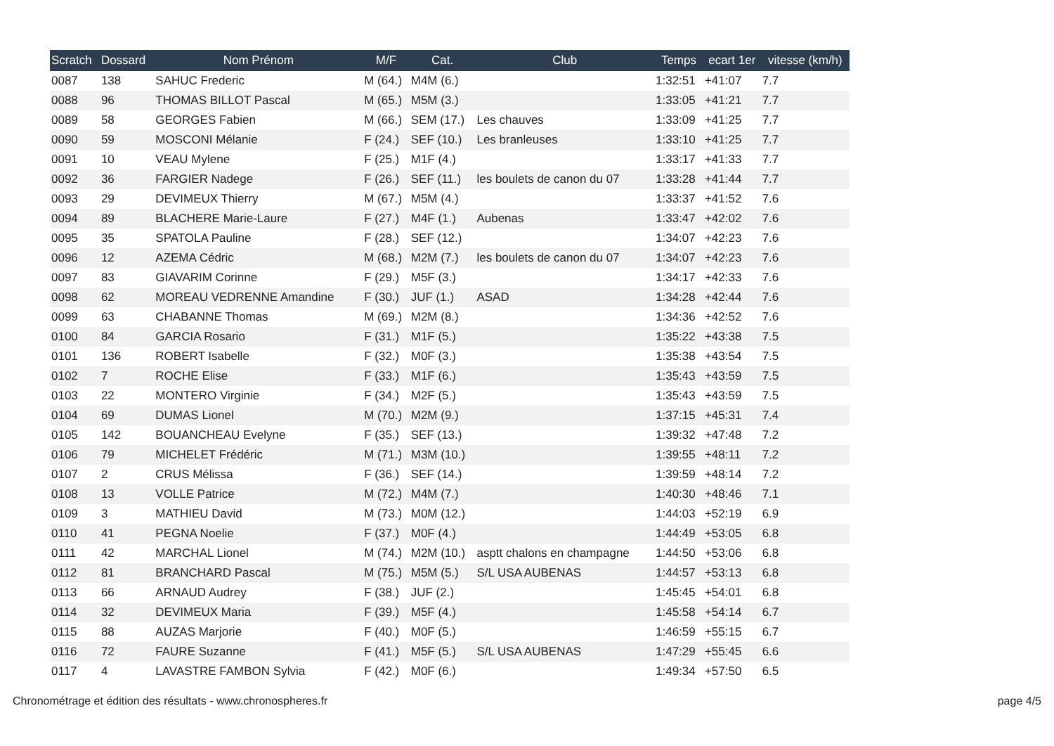| Scratch | Dossard | Nom Prénom | M/F | Cat. | Club | Temps | ecart 1er | vitesse (km/h) |
| --- | --- | --- | --- | --- | --- | --- | --- | --- |
| 0087 | 138 | SAHUC Frederic | M (64.) | M4M (6.) | | 1:32:51 | +41:07 | 7.7 |
| 0088 | 96 | THOMAS BILLOT Pascal | M (65.) | M5M (3.) | | 1:33:05 | +41:21 | 7.7 |
| 0089 | 58 | GEORGES Fabien | M (66.) | SEM (17.) | Les chauves | 1:33:09 | +41:25 | 7.7 |
| 0090 | 59 | MOSCONI Mélanie | F (24.) | SEF (10.) | Les branleuses | 1:33:10 | +41:25 | 7.7 |
| 0091 | 10 | VEAU Mylene | F (25.) | M1F (4.) | | 1:33:17 | +41:33 | 7.7 |
| 0092 | 36 | FARGIER Nadege | F (26.) | SEF (11.) | les boulets de canon du 07 | 1:33:28 | +41:44 | 7.7 |
| 0093 | 29 | DEVIMEUX Thierry | M (67.) | M5M (4.) | | 1:33:37 | +41:52 | 7.6 |
| 0094 | 89 | BLACHERE Marie-Laure | F (27.) | M4F (1.) | Aubenas | 1:33:47 | +42:02 | 7.6 |
| 0095 | 35 | SPATOLA Pauline | F (28.) | SEF (12.) | | 1:34:07 | +42:23 | 7.6 |
| 0096 | 12 | AZEMA Cédric | M (68.) | M2M (7.) | les boulets de canon du 07 | 1:34:07 | +42:23 | 7.6 |
| 0097 | 83 | GIAVARIM Corinne | F (29.) | M5F (3.) | | 1:34:17 | +42:33 | 7.6 |
| 0098 | 62 | MOREAU VEDRENNE Amandine | F (30.) | JUF (1.) | ASAD | 1:34:28 | +42:44 | 7.6 |
| 0099 | 63 | CHABANNE Thomas | M (69.) | M2M (8.) | | 1:34:36 | +42:52 | 7.6 |
| 0100 | 84 | GARCIA Rosario | F (31.) | M1F (5.) | | 1:35:22 | +43:38 | 7.5 |
| 0101 | 136 | ROBERT Isabelle | F (32.) | M0F (3.) | | 1:35:38 | +43:54 | 7.5 |
| 0102 | 7 | ROCHE Elise | F (33.) | M1F (6.) | | 1:35:43 | +43:59 | 7.5 |
| 0103 | 22 | MONTERO Virginie | F (34.) | M2F (5.) | | 1:35:43 | +43:59 | 7.5 |
| 0104 | 69 | DUMAS Lionel | M (70.) | M2M (9.) | | 1:37:15 | +45:31 | 7.4 |
| 0105 | 142 | BOUANCHEAU Evelyne | F (35.) | SEF (13.) | | 1:39:32 | +47:48 | 7.2 |
| 0106 | 79 | MICHELET Frédéric | M (71.) | M3M (10.) | | 1:39:55 | +48:11 | 7.2 |
| 0107 | 2 | CRUS Mélissa | F (36.) | SEF (14.) | | 1:39:59 | +48:14 | 7.2 |
| 0108 | 13 | VOLLE Patrice | M (72.) | M4M (7.) | | 1:40:30 | +48:46 | 7.1 |
| 0109 | 3 | MATHIEU David | M (73.) | M0M (12.) | | 1:44:03 | +52:19 | 6.9 |
| 0110 | 41 | PEGNA Noelie | F (37.) | M0F (4.) | | 1:44:49 | +53:05 | 6.8 |
| 0111 | 42 | MARCHAL Lionel | M (74.) | M2M (10.) | asptt chalons en champagne | 1:44:50 | +53:06 | 6.8 |
| 0112 | 81 | BRANCHARD Pascal | M (75.) | M5M (5.) | S/L USA AUBENAS | 1:44:57 | +53:13 | 6.8 |
| 0113 | 66 | ARNAUD Audrey | F (38.) | JUF (2.) | | 1:45:45 | +54:01 | 6.8 |
| 0114 | 32 | DEVIMEUX Maria | F (39.) | M5F (4.) | | 1:45:58 | +54:14 | 6.7 |
| 0115 | 88 | AUZAS Marjorie | F (40.) | M0F (5.) | | 1:46:59 | +55:15 | 6.7 |
| 0116 | 72 | FAURE Suzanne | F (41.) | M5F (5.) | S/L USA AUBENAS | 1:47:29 | +55:45 | 6.6 |
| 0117 | 4 | LAVASTRE FAMBON Sylvia | F (42.) | M0F (6.) | | 1:49:34 | +57:50 | 6.5 |
Chronométrage et édition des résultats - www.chronospheres.fr
page 4/5